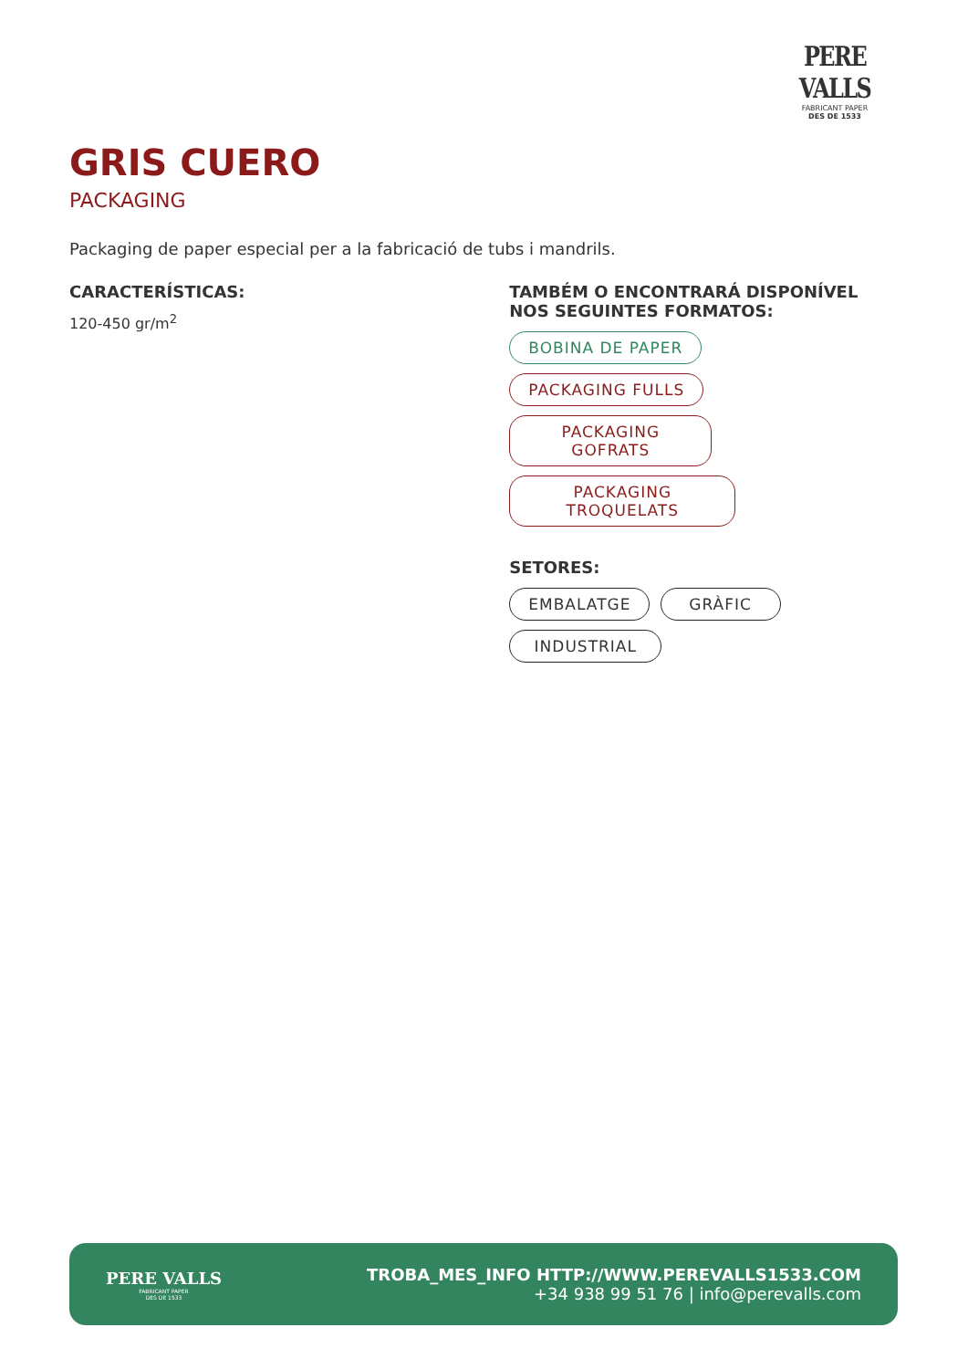PERE VALLS
FABRICANT PAPER
DES DE 1533
GRIS CUERO
PACKAGING
Packaging de paper especial per a la fabricació de tubs i mandrils.
CARACTERÍSTICAS:
120-450 gr/m<sup>2</sup>
TAMBÉM O ENCONTRARÁ DISPONÍVEL NOS SEGUINTES FORMATOS:
BOBINA DE PAPER PACKAGING FULLS
PACKAGING GOFRATS
PACKAGING TROQUELATS
SETORES:
EMBALATGE GRÀFIC
INDUSTRIAL
PERE VALLS
FABRICANT PAPER
DES DE 1533
TROBA_MES_INFO HTTP://WWW.PEREVALLS1533.COM
+34 938 99 51 76 | info@perevalls.com